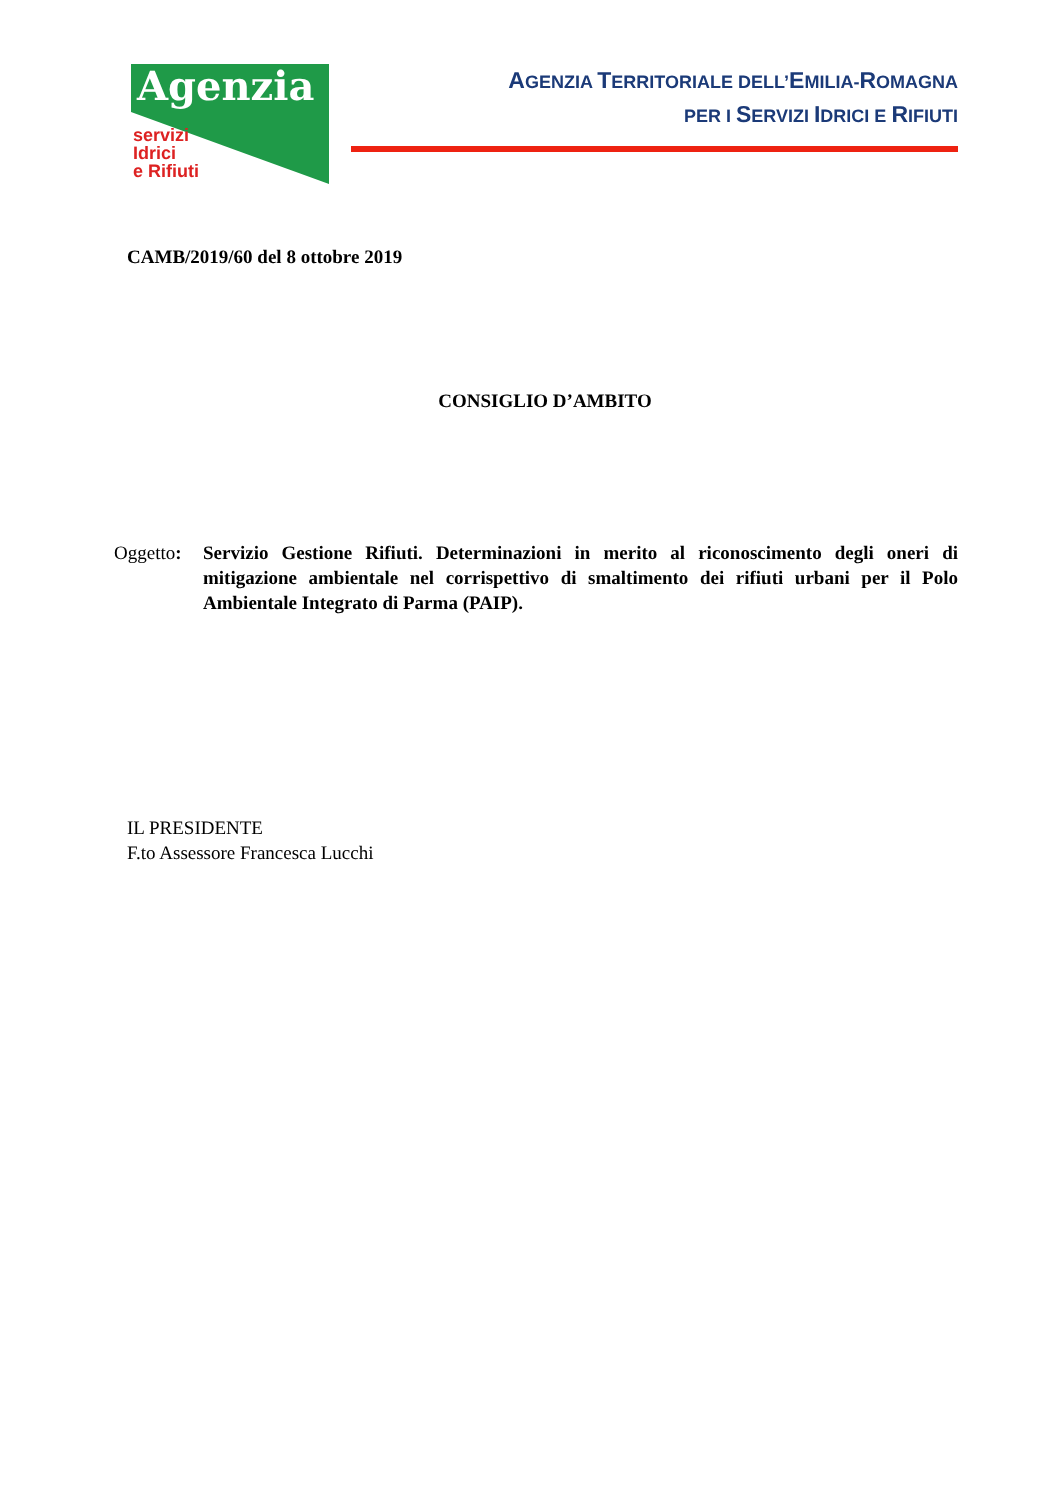Agenzia
servizi
Idrici
e Rifiuti
AGENZIA TERRITORIALE DELL’EMILIA-ROMAGNA
PER I SERVIZI IDRICI E RIFIUTI
CAMB/2019/60 del 8 ottobre 2019
CONSIGLIO D’AMBITO
Oggetto:
Servizio Gestione Rifiuti. Determinazioni in merito al riconoscimento degli oneri di mitigazione ambientale nel corrispettivo di smaltimento dei rifiuti urbani per il Polo Ambientale Integrato di Parma (PAIP).
IL PRESIDENTE
F.to Assessore Francesca Lucchi